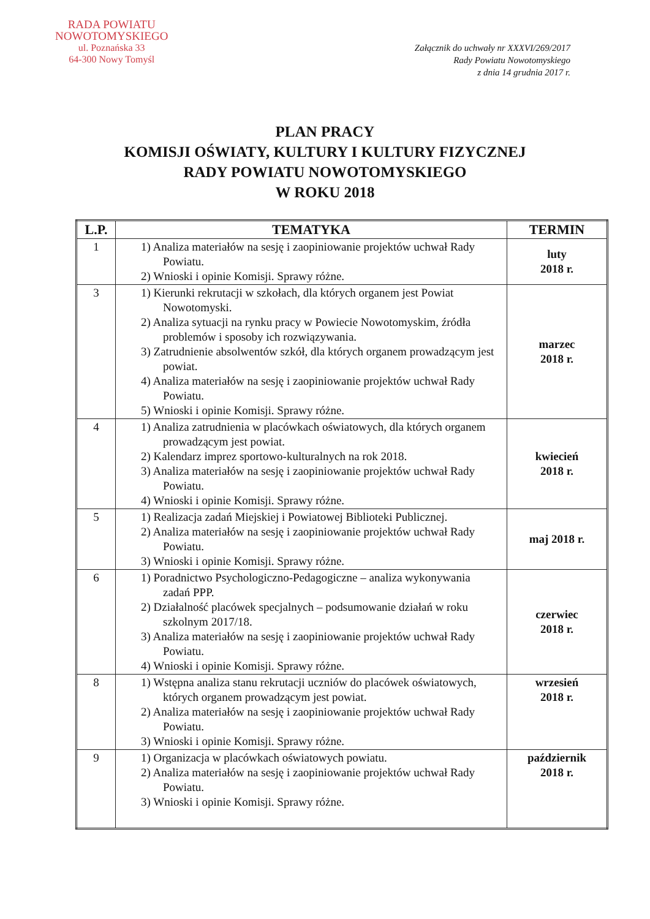RADA POWIATU
NOWOTOMYSKIEGO
ul. Poznańska 33
64-300 Nowy Tomyśl
Załącznik do uchwały nr XXXVI/269/2017
Rady Powiatu Nowotomyskiego
z dnia 14 grudnia 2017 r.
PLAN PRACY
KOMISJI OŚWIATY, KULTURY I KULTURY FIZYCZNEJ
RADY POWIATU NOWOTOMYSKIEGO
W ROKU 2018
| L.P. | TEMATYKA | TERMIN |
| --- | --- | --- |
| 1 | 1) Analiza materiałów na sesję i zaopiniowanie projektów uchwał Rady Powiatu. 2) Wnioski i opinie Komisji. Sprawy różne. | luty 2018 r. |
| 3 | 1) Kierunki rekrutacji w szkołach, dla których organem jest Powiat Nowotomyski. 2) Analiza sytuacji na rynku pracy w Powiecie Nowotomyskim, źródła problemów i sposoby ich rozwiązywania. 3) Zatrudnienie absolwentów szkół, dla których organem prowadzącym jest powiat. 4) Analiza materiałów na sesję i zaopiniowanie projektów uchwał Rady Powiatu. 5) Wnioski i opinie Komisji. Sprawy różne. | marzec 2018 r. |
| 4 | 1) Analiza zatrudnienia w placówkach oświatowych, dla których organem prowadzącym jest powiat. 2) Kalendarz imprez sportowo-kulturalnych na rok 2018. 3) Analiza materiałów na sesję i zaopiniowanie projektów uchwał Rady Powiatu. 4) Wnioski i opinie Komisji. Sprawy różne. | kwiecień 2018 r. |
| 5 | 1) Realizacja zadań Miejskiej i Powiatowej Biblioteki Publicznej. 2) Analiza materiałów na sesję i zaopiniowanie projektów uchwał Rady Powiatu. 3) Wnioski i opinie Komisji. Sprawy różne. | maj 2018 r. |
| 6 | 1) Poradnictwo Psychologiczno-Pedagogiczne – analiza wykonywania zadań PPP. 2) Działalność placówek specjalnych – podsumowanie działań w roku szkolnym 2017/18. 3) Analiza materiałów na sesję i zaopiniowanie projektów uchwał Rady Powiatu. 4) Wnioski i opinie Komisji. Sprawy różne. | czerwiec 2018 r. |
| 8 | 1) Wstępna analiza stanu rekrutacji uczniów do placówek oświatowych, których organem prowadzącym jest powiat. 2) Analiza materiałów na sesję i zaopiniowanie projektów uchwał Rady Powiatu. 3) Wnioski i opinie Komisji. Sprawy różne. | wrzesień 2018 r. |
| 9 | 1) Organizacja w placówkach oświatowych powiatu. 2) Analiza materiałów na sesję i zaopiniowanie projektów uchwał Rady Powiatu. 3) Wnioski i opinie Komisji. Sprawy różne. | październik 2018 r. |